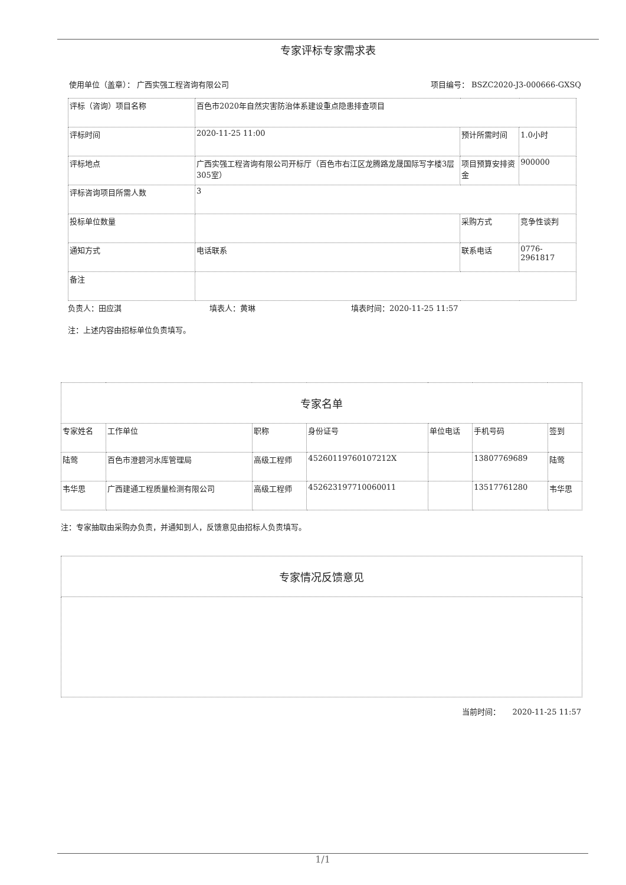专家评标专家需求表
使用单位（盖章）： 广西实强工程咨询有限公司 项目编号： BSZC2020-J3-000666-GXSQ
| 评标（咨询）项目名称 | 百色市2020年自然灾害防治体系建设重点隐患排查项目 | | |
| 评标时间 | 2020-11-25 11:00 | 预计所需时间 | 1.0小时 |
| 评标地点 | 广西实强工程咨询有限公司开标厅（百色市右江区龙腾路龙晟国际写字楼3层305室） | 项目预算安排资金 | 900000 |
| 评标咨询项目所需人数 | 3 | | |
| 投标单位数量 | | 采购方式 | 竞争性谈判 |
| 通知方式 | 电话联系 | 联系电话 | 0776-2961817 |
| 备注 | | | |
负责人：田应淇 填表人：黄琳 填表时间：2020-11-25 11:57
注：上述内容由招标单位负责填写。
| 专家名单 | | | | | | |
| 专家姓名 | 工作单位 | 职称 | 身份证号 | 单位电话 | 手机号码 | 签到 |
| 陆莺 | 百色市澄碧河水库管理局 | 高级工程师 | 45260119760107212X | | 13807769689 | 陆莺 |
| 韦华思 | 广西建通工程质量检测有限公司 | 高级工程师 | 452623197710060011 | | 13517761280 | 韦华思 |
注：专家抽取由采购办负责，并通知到人，反馈意见由招标人负责填写。
| 专家情况反馈意见 |
当前时间： 2020-11-25 11:57
1/1